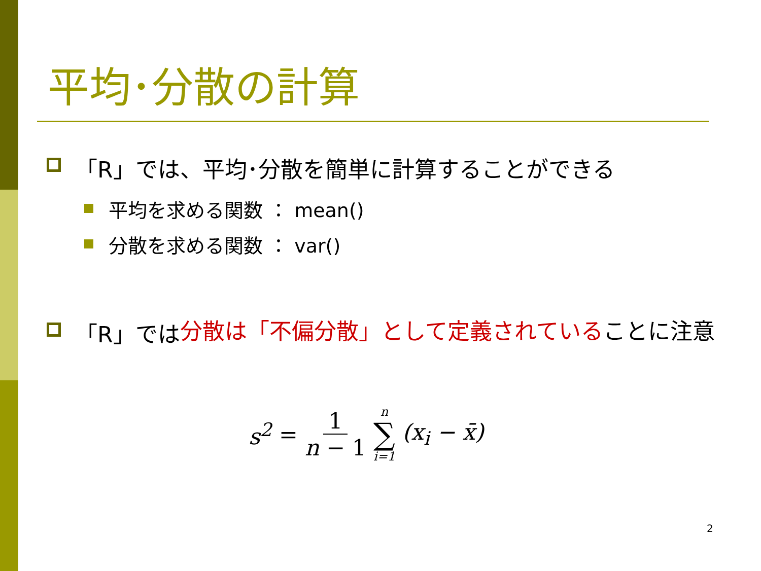平均･分散の計算
「R」では、平均･分散を簡単に計算することができる
平均を求める関数 ： mean()
分散を求める関数 ： var()
「R」では 分散は「不偏分散」として定義されている ことに注意
s<sup>2</sup> = 1 n − 1 n ∑ i=1 (x<sub>i</sub> − x̄)
2